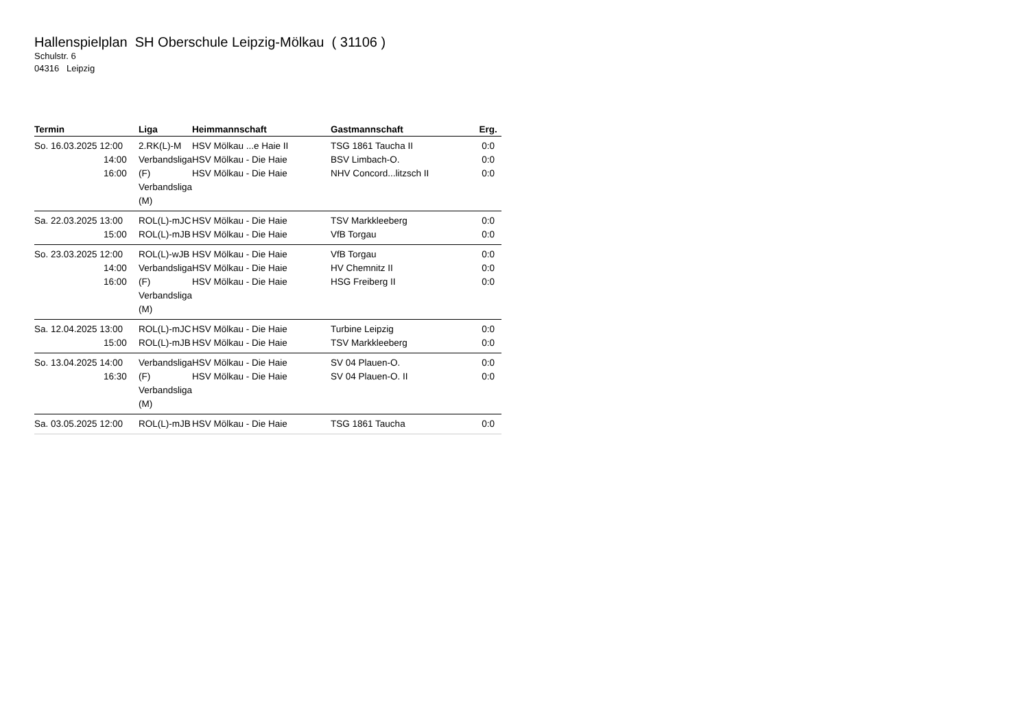Hallenspielplan SH Oberschule Leipzig-Mölkau ( 31106 )
Schulstr. 6
04316 Leipzig
| Termin | Liga | Heimmannschaft | Gastmannschaft | Erg. |
| --- | --- | --- | --- | --- |
| So. 16.03.2025 12:00 14:00 16:00 | 2.RK(L)-M Verbandsliga (F) Verbandsliga (M) | HSV Mölkau ...e Haie II HSV Mölkau - Die Haie HSV Mölkau - Die Haie | TSG 1861 Taucha II BSV Limbach-O. NHV Concord...litzsch II | 0:0 0:0 0:0 |
| Sa. 22.03.2025 13:00 15:00 | ROL(L)-mJC ROL(L)-mJB | HSV Mölkau - Die Haie HSV Mölkau - Die Haie | TSV Markkleeberg VfB Torgau | 0:0 0:0 |
| So. 23.03.2025 12:00 14:00 16:00 | ROL(L)-wJB Verbandsliga (F) Verbandsliga (M) | HSV Mölkau - Die Haie HSV Mölkau - Die Haie HSV Mölkau - Die Haie | VfB Torgau HV Chemnitz II HSG Freiberg II | 0:0 0:0 0:0 |
| Sa. 12.04.2025 13:00 15:00 | ROL(L)-mJC ROL(L)-mJB | HSV Mölkau - Die Haie HSV Mölkau - Die Haie | Turbine Leipzig TSV Markkleeberg | 0:0 0:0 |
| So. 13.04.2025 14:00 16:30 | Verbandsliga (F) Verbandsliga (M) | HSV Mölkau - Die Haie HSV Mölkau - Die Haie | SV 04 Plauen-O. SV 04 Plauen-O. II | 0:0 0:0 |
| Sa. 03.05.2025 12:00 | ROL(L)-mJB | HSV Mölkau - Die Haie | TSG 1861 Taucha | 0:0 |